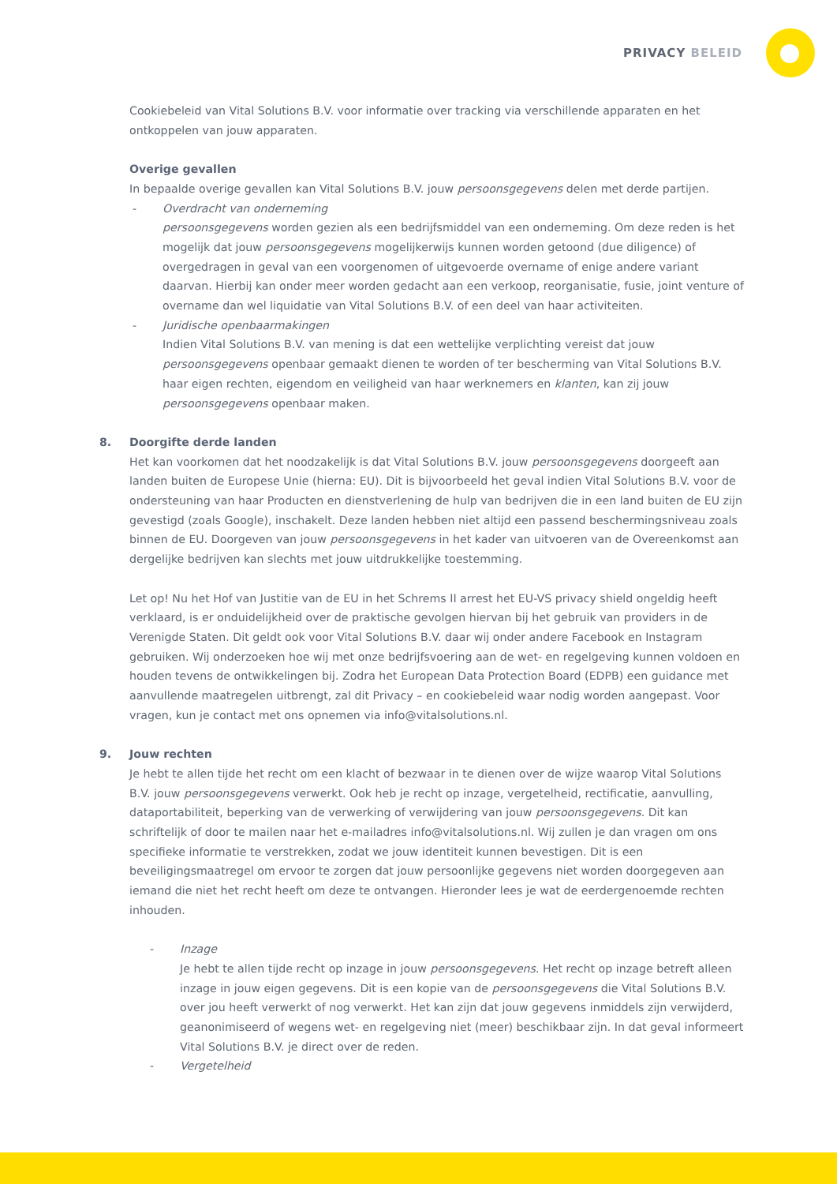PRIVACY BELEID
Cookiebeleid van Vital Solutions B.V. voor informatie over tracking via verschillende apparaten en het ontkoppelen van jouw apparaten.
Overige gevallen
In bepaalde overige gevallen kan Vital Solutions B.V. jouw persoonsgegevens delen met derde partijen.
- Overdracht van onderneming
persoonsgegevens worden gezien als een bedrijfsmiddel van een onderneming. Om deze reden is het mogelijk dat jouw persoonsgegevens mogelijkerwijs kunnen worden getoond (due diligence) of overgedragen in geval van een voorgenomen of uitgevoerde overname of enige andere variant daarvan. Hierbij kan onder meer worden gedacht aan een verkoop, reorganisatie, fusie, joint venture of overname dan wel liquidatie van Vital Solutions B.V. of een deel van haar activiteiten.
- Juridische openbaarmakingen
Indien Vital Solutions B.V. van mening is dat een wettelijke verplichting vereist dat jouw persoonsgegevens openbaar gemaakt dienen te worden of ter bescherming van Vital Solutions B.V. haar eigen rechten, eigendom en veiligheid van haar werknemers en klanten, kan zij jouw persoonsgegevens openbaar maken.
8. Doorgifte derde landen
Het kan voorkomen dat het noodzakelijk is dat Vital Solutions B.V. jouw persoonsgegevens doorgeeft aan landen buiten de Europese Unie (hierna: EU). Dit is bijvoorbeeld het geval indien Vital Solutions B.V. voor de ondersteuning van haar Producten en dienstverlening de hulp van bedrijven die in een land buiten de EU zijn gevestigd (zoals Google), inschakelt. Deze landen hebben niet altijd een passend beschermingsniveau zoals binnen de EU. Doorgeven van jouw persoonsgegevens in het kader van uitvoeren van de Overeenkomst aan dergelijke bedrijven kan slechts met jouw uitdrukkelijke toestemming.
Let op! Nu het Hof van Justitie van de EU in het Schrems II arrest het EU-VS privacy shield ongeldig heeft verklaard, is er onduidelijkheid over de praktische gevolgen hiervan bij het gebruik van providers in de Verenigde Staten. Dit geldt ook voor Vital Solutions B.V. daar wij onder andere Facebook en Instagram gebruiken. Wij onderzoeken hoe wij met onze bedrijfsvoering aan de wet- en regelgeving kunnen voldoen en houden tevens de ontwikkelingen bij. Zodra het European Data Protection Board (EDPB) een guidance met aanvullende maatregelen uitbrengt, zal dit Privacy – en cookiebeleid waar nodig worden aangepast. Voor vragen, kun je contact met ons opnemen via info@vitalsolutions.nl.
9. Jouw rechten
Je hebt te allen tijde het recht om een klacht of bezwaar in te dienen over de wijze waarop Vital Solutions B.V. jouw persoonsgegevens verwerkt. Ook heb je recht op inzage, vergetelheid, rectificatie, aanvulling, dataportabiliteit, beperking van de verwerking of verwijdering van jouw persoonsgegevens. Dit kan schriftelijk of door te mailen naar het e-mailadres info@vitalsolutions.nl. Wij zullen je dan vragen om ons specifieke informatie te verstrekken, zodat we jouw identiteit kunnen bevestigen. Dit is een beveiligingsmaatregel om ervoor te zorgen dat jouw persoonlijke gegevens niet worden doorgegeven aan iemand die niet het recht heeft om deze te ontvangen. Hieronder lees je wat de eerdergenoemde rechten inhouden.
- Inzage
Je hebt te allen tijde recht op inzage in jouw persoonsgegevens. Het recht op inzage betreft alleen inzage in jouw eigen gegevens. Dit is een kopie van de persoonsgegevens die Vital Solutions B.V. over jou heeft verwerkt of nog verwerkt. Het kan zijn dat jouw gegevens inmiddels zijn verwijderd, geanonimiseerd of wegens wet- en regelgeving niet (meer) beschikbaar zijn. In dat geval informeert Vital Solutions B.V. je direct over de reden.
- Vergetelheid